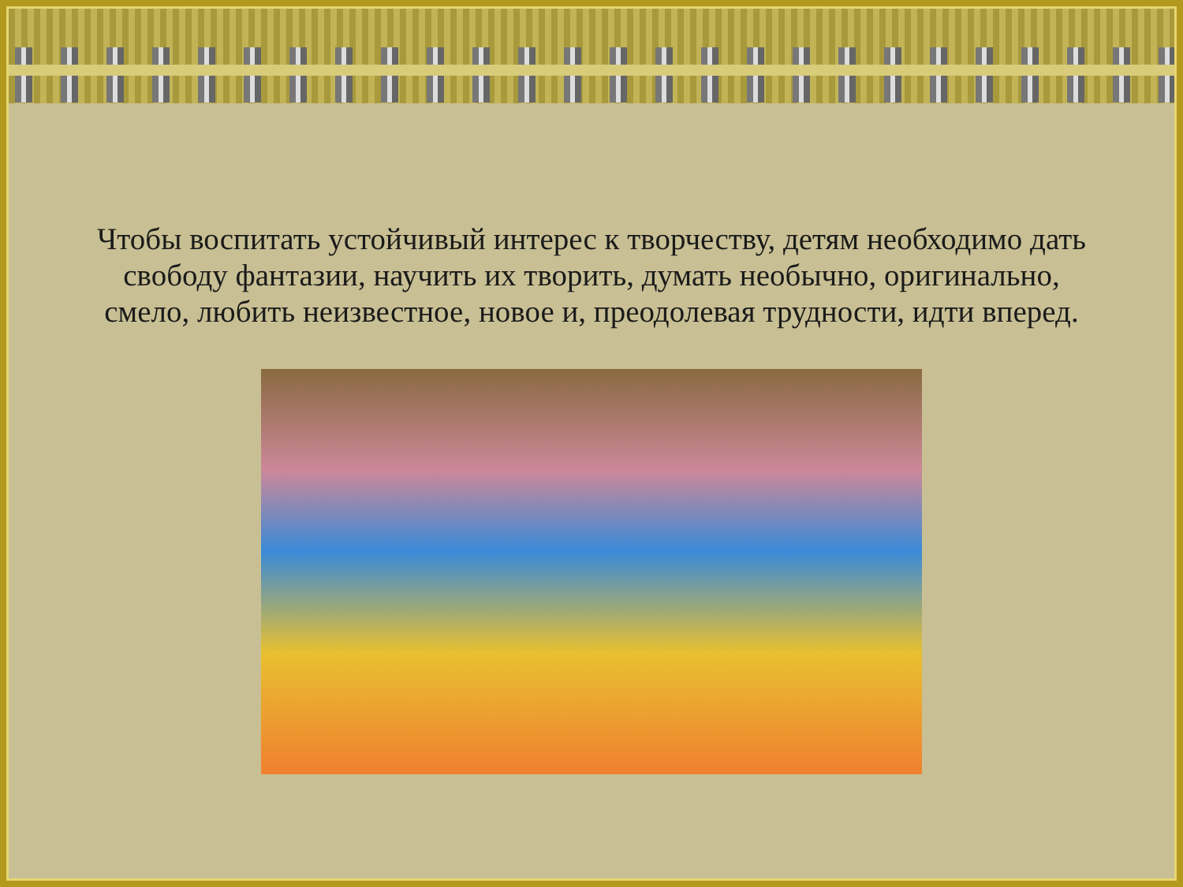Чтобы воспитать устойчивый интерес к творчеству, детям необходимо дать свободу фантазии, научить их творить, думать необычно, оригинально, смело, любить неизвестное, новое и, преодолевая трудности, идти вперед.